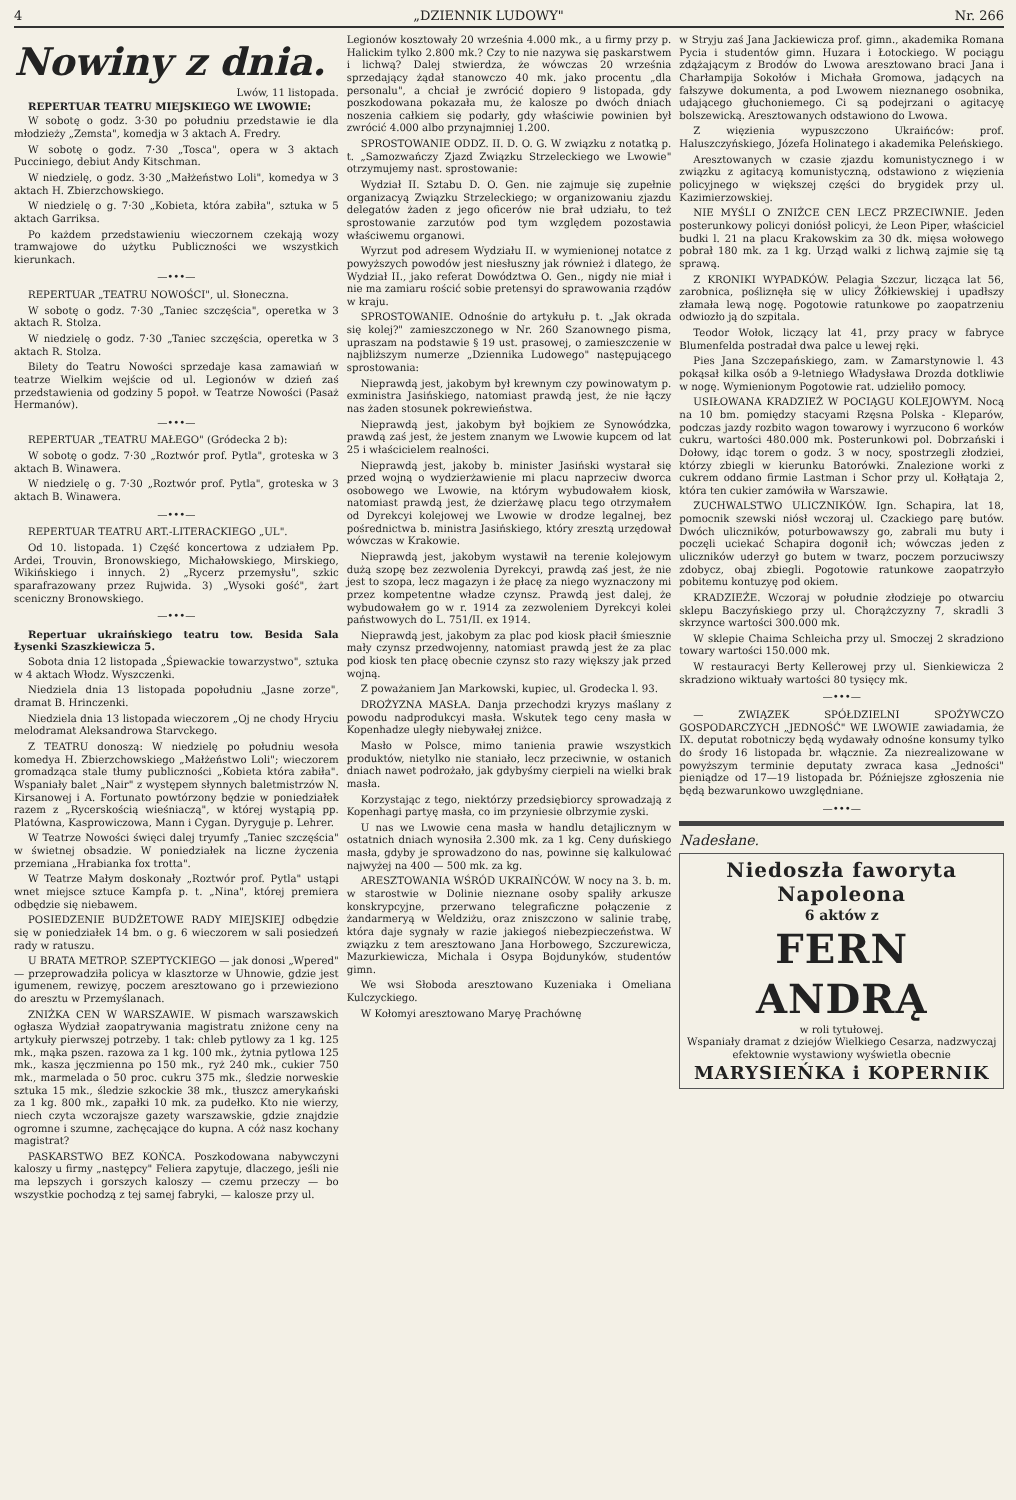4 „DZIENNIK LUDOWY" Nr. 266
Nowiny z dnia.
Lwów, 11 listopada.
REPERTUAR TEATRU MIEJSKIEGO WE LWOWIE:
W sobotę o godz. 3·30 po południu przedstawie ie dla młodzieży „Zemsta", komedja w 3 aktach A. Fredry.
W sobotę o godz. 7·30 „Tosca", opera w 3 aktach Pucciniego, debiut Andy Kitschman.
W niedzielę, o godz. 3·30 „Małżeństwo Loli", komedya w 3 aktach H. Zbierzchowskiego.
W niedzielę o g. 7·30 „Kobieta, która zabiła", sztuka w 5 aktach Garriksa.
Po każdem przedstawieniu wieczornem czekają wozy tramwajowe do użytku Publiczności we wszystkich kierunkach.
—•••—
REPERTUAR „TEATRU NOWOŚCI", ul. Słoneczna.
W sobotę o godz. 7·30 „Taniec szczęścia", operetka w 3 aktach R. Stolza.
W niedzielę o godz. 7·30 „Taniec szczęścia, operetka w 3 aktach R. Stolza.
Bilety do Teatru Nowości sprzedaje kasa zamawiań w teatrze Wielkim wejście od ul. Legionów w dzień zaś przedstawienia od godziny 5 popoł. w Teatrze Nowości (Pasaż Hermanów).
—•••—
REPERTUAR „TEATRU MAŁEGO" (Gródecka 2 b):
W sobotę o godz. 7·30 „Roztwór prof. Pytla", groteska w 3 aktach B. Winawera.
W niedzielę o g. 7·30 „Roztwór prof. Pytla", groteska w 3 aktach B. Winawera.
—•••—
REPERTUAR TEATRU ART.-LITERACKIEGO „UL".
Od 10. listopada. 1) Część koncertowa z udziałem Pp. Ardei, Trouvin, Bronowskiego, Michałowskiego, Mirskiego, Wikińskiego i innych. 2) „Rycerz przemysłu", szkic sparafrazowany przez Rujwida. 3) „Wysoki gość", żart sceniczny Bronowskiego.
—•••—
Repertuar ukraińskiego teatru tow. Besida Sala Łysenki Szaszkiewicza 5.
Sobota dnia 12 listopada „Śpiewackie towarzystwo", sztuka w 4 aktach Włodz. Wyszczenki.
Niedziela dnia 13 listopada popołudniu „Jasne zorze", dramat B. Hrinczenki.
Niedziela dnia 13 listopada wieczorem „Oj ne chody Hryciu melodramat Aleksandrowa Starvckego.
Z TEATRU donoszą: W niedzielę po południu wesoła komedya H. Zbierzchowskiego „Małżeństwo Loli"; wieczorem gromadząca stale tłumy publiczności „Kobieta która zabiła". Wspaniały balet „Nair" z występem słynnych baletmistrzów N. Kirsanowej i A. Fortunato powtórzony będzie w poniedziałek razem z „Rycerskością wieśniaczą", w której wystąpią pp. Platówna, Kasprowiczowa, Mann i Cygan. Dyryguje p. Lehrer.
W Teatrze Nowości święci dalej tryumfy „Taniec szczęścia" w świetnej obsadzie. W poniedziałek na liczne życzenia przemiana „Hrabianka fox trotta".
W Teatrze Małym doskonały „Roztwór prof. Pytla" ustąpi wnet miejsce sztuce Kampfa p. t. „Nina", której premiera odbędzie się niebawem.
POSIEDZENIE BUDŻETOWE RADY MIEJSKIEJ odbędzie się w poniedziałek 14 bm. o g. 6 wieczorem w sali posiedzeń rady w ratuszu.
U BRATA METROP. SZEPTYCKIEGO — jak donosi „Wpered" — przeprowadziła policya w klasztorze w Uhnowie, gdzie jest igumenem, rewizyę, poczem aresztowano go i przewieziono do aresztu w Przemyślanach.
ZNIŻKA CEN W WARSZAWIE. W pismach warszawskich ogłasza Wydział zaopatrywania magistratu zniżone ceny na artykuły pierwszej potrzeby. 1 tak: chleb pytlowy za 1 kg. 125 mk., mąka pszen. razowa za 1 kg. 100 mk., żytnia pytlowa 125 mk., kasza jęczmienna po 150 mk., ryż 240 mk., cukier 750 mk., marmelada o 50 proc. cukru 375 mk., śledzie norweskie sztuka 15 mk., śledzie szkockie 38 mk., tłuszcz amerykański za 1 kg. 800 mk., zapałki 10 mk. za pudełko. Kto nie wierzy, niech czyta wczorajsze gazety warszawskie, gdzie znajdzie ogromne i szumne, zachęcające do kupna. A cóż nasz kochany magistrat?
PASKARSTWO BEZ KOŃCA. Poszkodowana nabywczyni kaloszy u firmy „następcy" Feliera zapytuje, dlaczego, jeśli nie ma lepszych i gorszych kaloszy — czemu przeczy — bo wszystkie pochodzą z tej samej fabryki, — kalosze przy ul.
Legionów kosztowały 20 września 4.000 mk., a u firmy przy p. Halickim tylko 2.800 mk.? Czy to nie nazywa się paskarstwem i lichwą? Dalej stwierdza, że wówczas 20 września sprzedający żądał stanowczo 40 mk. jako procentu „dla personalu", a chciał je zwrócić dopiero 9 listopada, gdy poszkodowana pokazała mu, że kalosze po dwóch dniach noszenia całkiem się podarły, gdy właściwie powinien był zwrócić 4.000 albo przynajmniej 1.200.
SPROSTOWANIE ODDZ. II. D. O. G. W związku z notatką p. t. „Samozwańczy Zjazd Związku Strzeleckiego we Lwowie" otrzymujemy nast. sprostowanie:
Wydział II. Sztabu D. O. Gen. nie zajmuje się zupełnie organizacyą Związku Strzeleckiego; w organizowaniu zjazdu delegatów żaden z jego oficerów nie brał udziału, to też sprostowanie zarzutów pod tym względem pozostawia właściwemu organowi.
Wyrzut pod adresem Wydziału II. w wymienionej notatce z powyższych powodów jest niesłuszny jak również i dlatego, że Wydział II., jako referat Dowództwa O. Gen., nigdy nie miał i nie ma zamiaru rościć sobie pretensyi do sprawowania rządów w kraju.
SPROSTOWANIE. Odnośnie do artykułu p. t. „Jak okrada się kolej?" zamieszczonego w Nr. 260 Szanownego pisma, upraszam na podstawie § 19 ust. prasowej, o zamieszczenie w najbliższym numerze „Dziennika Ludowego" następującego sprostowania:
Nieprawdą jest, jakobym był krewnym czy powinowatym p. exministra Jasińskiego, natomiast prawdą jest, że nie łączy nas żaden stosunek pokrewieństwa.
Nieprawdą jest, jakobym był bojkiem ze Synowódzka, prawdą zaś jest, że jestem znanym we Lwowie kupcem od lat 25 i właścicielem realności.
Nieprawdą jest, jakoby b. minister Jasiński wystarał się przed wojną o wydzierżawienie mi placu naprzeciw dworca osobowego we Lwowie, na którym wybudowałem kiosk, natomiast prawdą jest, że dzierżawę placu tego otrzymałem od Dyrekcyi kolejowej we Lwowie w drodze legalnej, bez pośrednictwa b. ministra Jasińskiego, który zresztą urzędował wówczas w Krakowie.
Nieprawdą jest, jakobym wystawił na terenie kolejowym dużą szopę bez zezwolenia Dyrekcyi, prawdą zaś jest, że nie jest to szopa, lecz magazyn i że płacę za niego wyznaczony mi przez kompetentne władze czynsz. Prawdą jest dalej, że wybudowałem go w r. 1914 za zezwoleniem Dyrekcyi kolei państwowych do L. 751/II. ex 1914.
Nieprawdą jest, jakobym za plac pod kiosk płacił śmiesznie mały czynsz przedwojenny, natomiast prawdą jest że za plac pod kiosk ten płacę obecnie czynsz sto razy większy jak przed wojną.
Z poważaniem Jan Markowski, kupiec, ul. Grodecka l. 93.
DROŻYZNA MASŁA. Danja przechodzi kryzys maślany z powodu nadprodukcyi masła. Wskutek tego ceny masła w Kopenhadze uległy niebywałej zniżce.
Masło w Polsce, mimo tanienia prawie wszystkich produktów, nietylko nie staniało, lecz przeciwnie, w ostanich dniach nawet podrożało, jak gdybyśmy cierpieli na wielki brak masła.
Korzystając z tego, niektórzy przedsiębiorcy sprowadzają z Kopenhagi partyę masła, co im przyniesie olbrzymie zyski.
U nas we Lwowie cena masła w handlu detajlicznym w ostatnich dniach wynosiła 2.300 mk. za 1 kg. Ceny duńskiego masła, gdyby je sprowadzono do nas, powinne się kalkulować najwyżej na 400 — 500 mk. za kg.
ARESZTOWANIA WŚRÓD UKRAIŃCÓW. W nocy na 3. b. m. w starostwie w Dolinie nieznane osoby spaliły arkusze konskrypcyjne, przerwano telegraficzne połączenie z żandarmeryą w Weldziżu, oraz zniszczono w salinie trabę, która daje sygnały w razie jakiegoś niebezpieczeństwa. W związku z tem aresztowano Jana Horbowego, Szczurewicza, Mazurkiewicza, Michala i Osypa Bojdunyków, studentów gimn.
We wsi Słoboda aresztowano Kuzeniaka i Omeliana Kulczyckiego.
W Kołomyi aresztowano Maryę Prachównę
w Stryju zaś Jana Jackiewicza prof. gimn., akademika Romana Pycia i studentów gimn. Huzara i Łotockiego. W pociągu zdążającym z Brodów do Lwowa aresztowano braci Jana i Charłampija Sokołów i Michała Gromowa, jadących na fałszywe dokumenta, a pod Lwowem nieznanego osobnika, udającego głuchoniemego. Ci są podejrzani o agitacyę bolszewicką. Aresztowanych odstawiono do Lwowa.
Z więzienia wypuszczono Ukraińców: prof. Haluszczyńskiego, Józefa Holinatego i akademika Peleńskiego.
Aresztowanych w czasie zjazdu komunistycznego i w związku z agitacyą komunistyczną, odstawiono z więzienia policyjnego w większej części do brygidek przy ul. Kazimierzowskiej.
NIE MYŚLI O ZNIŻCE CEN LECZ PRZECIWNIE. Jeden posterunkowy policyi doniósł policyi, że Leon Piper, właściciel budki l. 21 na placu Krakowskim za 30 dk. mięsa wołowego pobrał 180 mk. za 1 kg. Urząd walki z lichwą zajmie się tą sprawą.
Z KRONIKI WYPADKÓW. Pelagia Szczur, licząca lat 56, zarobnica, pośliznęła się w ulicy Żółkiewskiej i upadłszy złamała lewą nogę. Pogotowie ratunkowe po zaopatrzeniu odwiozło ją do szpitala.
Teodor Wołok, liczący lat 41, przy pracy w fabryce Blumenfelda postradał dwa palce u lewej ręki.
Pies Jana Szczepańskiego, zam. w Zamarstynowie l. 43 pokąsał kilka osób a 9-letniego Władysława Drozda dotkliwie w nogę. Wymienionym Pogotowie rat. udzieliło pomocy.
USIŁOWANA KRADZIEŻ W POCIĄGU KOLEJOWYM. Nocą na 10 bm. pomiędzy stacyami Rzęsna Polska - Kleparów, podczas jazdy rozbito wagon towarowy i wyrzucono 6 worków cukru, wartości 480.000 mk. Posterunkowi pol. Dobrzański i Dołowy, idąc torem o godz. 3 w nocy, spostrzegli złodziei, którzy zbiegli w kierunku Batorówki. Znalezione worki z cukrem oddano firmie Lastman i Schor przy ul. Kołłątaja 2, która ten cukier zamówiła w Warszawie.
ZUCHWALSTWO ULICZNIKÓW. Ign. Schapira, lat 18, pomocnik szewski niósł wczoraj ul. Czackiego parę butów. Dwóch uliczników, poturbowawszy go, zabrali mu buty i poczęli uciekać Schapira dogonił ich; wówczas jeden z uliczników uderzył go butem w twarz, poczem porzuciwszy zdobycz, obaj zbiegli. Pogotowie ratunkowe zaopatrzyło pobitemu kontuzyę pod okiem.
KRADZIEŻE. Wczoraj w południe złodzieje po otwarciu sklepu Baczyńskiego przy ul. Chorążczyzny 7, skradli 3 skrzynce wartości 300.000 mk.
W sklepie Chaima Schleicha przy ul. Smoczej 2 skradziono towary wartości 150.000 mk.
W restauracyi Berty Kellerowej przy ul. Sienkiewicza 2 skradziono wiktuały wartości 80 tysięcy mk.
—•••—
— ZWIĄZEK SPÓŁDZIELNI SPOŻYWCZO GOSPODARCZYCH „JEDNOŚĆ" WE LWOWIE zawiadamia, że IX. deputat robotniczy będą wydawały odnośne konsumy tylko do środy 16 listopada br. włącznie. Za niezrealizowane w powyższym terminie deputaty zwraca kasa „Jedności" pieniądze od 17—19 listopada br. Późniejsze zgłoszenia nie będą bezwarunkowo uwzględniane.
—•••—
Nadesłane.
Niedoszła faworyta Napoleona
6 aktów z
FERN ANDRĄ
w roli tytułowej.
Wspaniały dramat z dziejów Wielkiego Cesarza, nadzwyczaj efektownie wystawiony wyświetla obecnie
MARYSIEŃKA i KOPERNIK